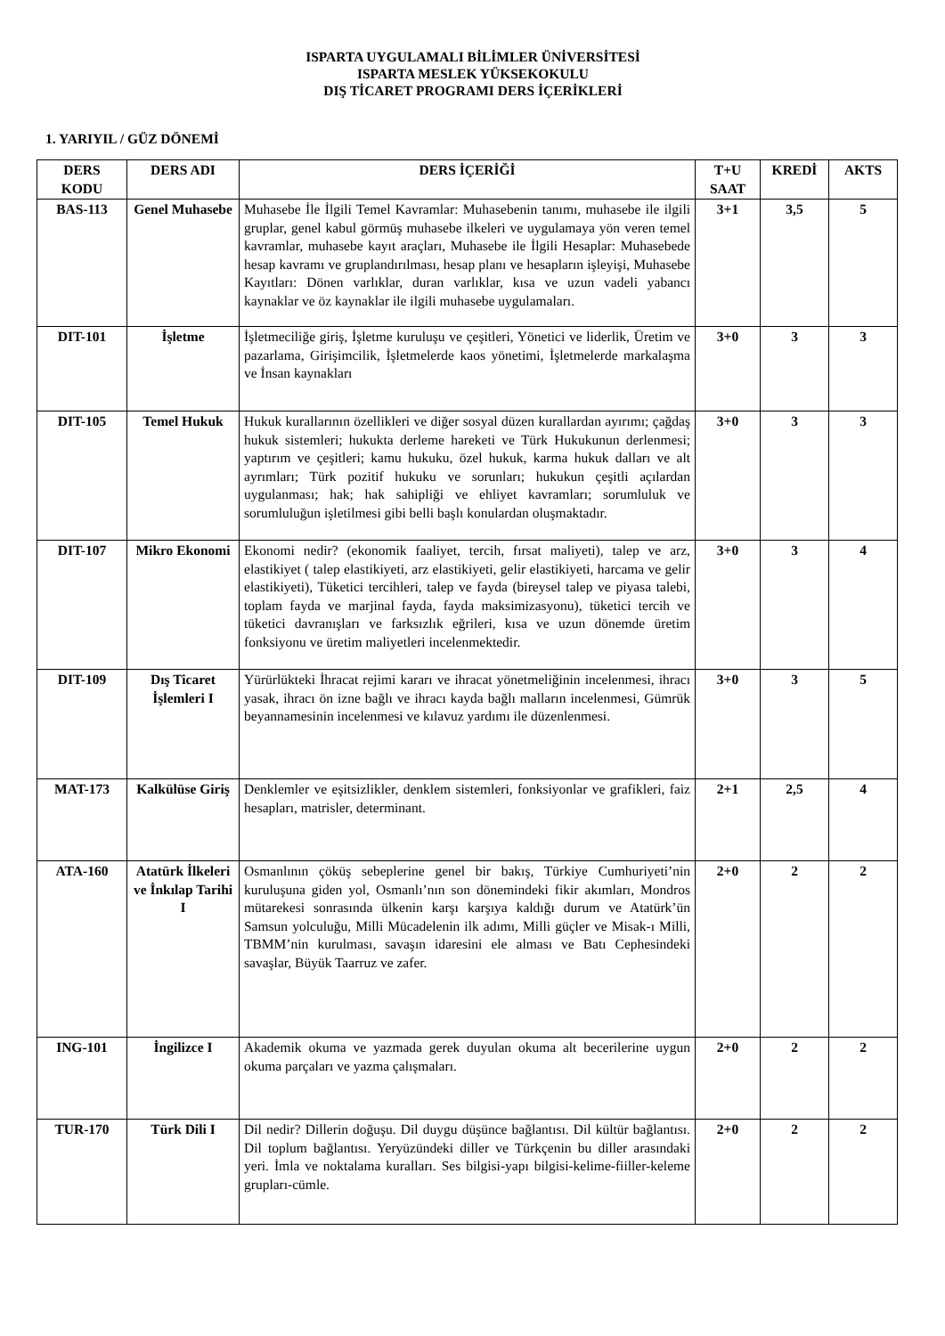ISPARTA UYGULAMALI BİLİMLER ÜNİVERSİTESİ
ISPARTA MESLEK YÜKSEKOKULU
DIŞ TİCARET PROGRAMI DERS İÇERİKLERİ
1. YARIYIL / GÜZ DÖNEMİ
| DERS KODU | DERS ADI | DERS İÇERİĞİ | T+U SAAT | KREDİ | AKTS |
| --- | --- | --- | --- | --- | --- |
| BAS-113 | Genel Muhasebe | Muhasebe İle İlgili Temel Kavramlar: Muhasebenin tanımı, muhasebe ile ilgili gruplar, genel kabul görmüş muhasebe ilkeleri ve uygulamaya yön veren temel kavramlar, muhasebe kayıt araçları, Muhasebe ile İlgili Hesaplar: Muhasebede hesap kavramı ve gruplandırılması, hesap planı ve hesapların işleyişi, Muhasebe Kayıtları: Dönen varlıklar, duran varlıklar, kısa ve uzun vadeli yabancı kaynaklar ve öz kaynaklar ile ilgili muhasebe uygulamaları. | 3+1 | 3,5 | 5 |
| DIT-101 | İşletme | İşletmeciliğe giriş, İşletme kuruluşu ve çeşitleri, Yönetici ve liderlik, Üretim ve pazarlama, Girişimcilik, İşletmelerde kaos yönetimi, İşletmelerde markalaşma ve İnsan kaynakları | 3+0 | 3 | 3 |
| DIT-105 | Temel Hukuk | Hukuk kurallarının özellikleri ve diğer sosyal düzen kurallardan ayırımı; çağdaş hukuk sistemleri; hukukta derleme hareketi ve Türk Hukukunun derlenmesi; yaptırım ve çeşitleri; kamu hukuku, özel hukuk, karma hukuk dalları ve alt ayrımları; Türk pozitif hukuku ve sorunları; hukukun çeşitli açılardan uygulanması; hak; hak sahipliği ve ehliyet kavramları; sorumluluk ve sorumluluğun işletilmesi gibi belli başlı konulardan oluşmaktadır. | 3+0 | 3 | 3 |
| DIT-107 | Mikro Ekonomi | Ekonomi nedir? (ekonomik faaliyet, tercih, fırsat maliyeti), talep ve arz, elastikiyet ( talep elastikiyeti, arz elastikiyeti, gelir elastikiyeti, harcama ve gelir elastikiyeti), Tüketici tercihleri, talep ve fayda (bireysel talep ve piyasa talebi, toplam fayda ve marjinal fayda, fayda maksimizasyonu), tüketici tercih ve tüketici davranışları ve farksızlık eğrileri, kısa ve uzun dönemde üretim fonksiyonu ve üretim maliyetleri incelenmektedir. | 3+0 | 3 | 4 |
| DIT-109 | Dış Ticaret İşlemleri I | Yürürlükteki İhracat rejimi kararı ve ihracat yönetmeliğinin incelenmesi, ihracı yasak, ihracı ön izne bağlı ve ihracı kayda bağlı malların incelenmesi, Gümrük beyannamesinin incelenmesi ve kılavuz yardımı ile düzenlenmesi. | 3+0 | 3 | 5 |
| MAT-173 | Kalkülüse Giriş | Denklemler ve eşitsizlikler, denklem sistemleri, fonksiyonlar ve grafikleri, faiz hesapları, matrisler, determinant. | 2+1 | 2,5 | 4 |
| ATA-160 | Atatürk İlkeleri ve İnkılap Tarihi I | Osmanlının çöküş sebeplerine genel bir bakış, Türkiye Cumhuriyeti’nin kuruluşuna giden yol, Osmanlı’nın son dönemindeki fikir akımları, Mondros mütarekesi sonrasında ülkenin karşı karşıya kaldığı durum ve Atatürk’ün Samsun yolculuğu, Milli Mücadelenin ilk adımı, Milli güçler ve Misak-ı Milli, TBMM’nin kurulması, savaşın idaresini ele alması ve Batı Cephesindeki savaşlar, Büyük Taarruz ve zafer. | 2+0 | 2 | 2 |
| ING-101 | İngilizce I | Akademik okuma ve yazmada gerek duyulan okuma alt becerilerine uygun okuma parçaları ve yazma çalışmaları. | 2+0 | 2 | 2 |
| TUR-170 | Türk Dili I | Dil nedir? Dillerin doğuşu. Dil duygu düşünce bağlantısı. Dil kültür bağlantısı. Dil toplum bağlantısı. Yeryüzündeki diller ve Türkçenin bu diller arasındaki yeri. İmla ve noktalama kuralları. Ses bilgisi-yapı bilgisi-kelime-fiiller-keleme grupları-cümle. | 2+0 | 2 | 2 |